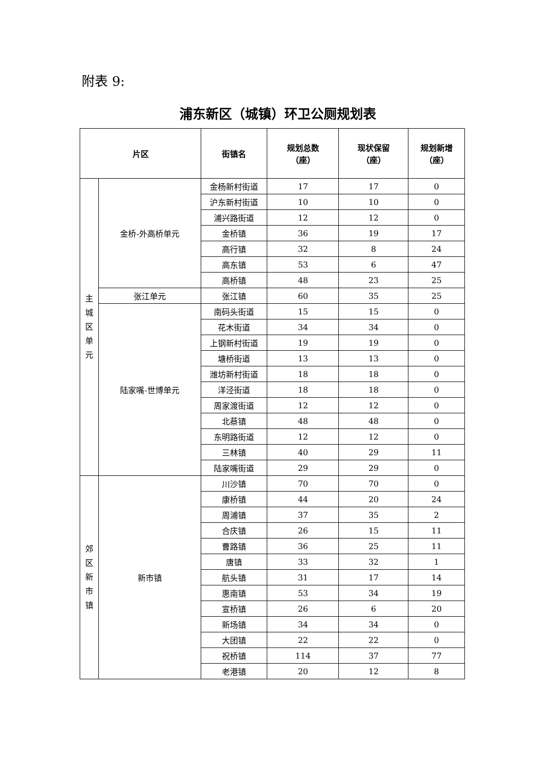附表 9:
浦东新区（城镇）环卫公厕规划表
| 片区 | | 街镇名 | 规划总数 （座） | 现状保留 （座） | 规划新增 （座） |
| --- | --- | --- | --- | --- | --- |
| 主 城 区 单 元 | 金桥-外高桥单元 | 金杨新村街道 | 17 | 17 | 0 |
| | | 沪东新村街道 | 10 | 10 | 0 |
| | | 浦兴路街道 | 12 | 12 | 0 |
| | | 金桥镇 | 36 | 19 | 17 |
| | | 高行镇 | 32 | 8 | 24 |
| | | 高东镇 | 53 | 6 | 47 |
| | | 高桥镇 | 48 | 23 | 25 |
| | 张江单元 | 张江镇 | 60 | 35 | 25 |
| | 陆家嘴-世博单元 | 南码头街道 | 15 | 15 | 0 |
| | | 花木街道 | 34 | 34 | 0 |
| | | 上钢新村街道 | 19 | 19 | 0 |
| | | 塘桥街道 | 13 | 13 | 0 |
| | | 潍坊新村街道 | 18 | 18 | 0 |
| | | 洋泾街道 | 18 | 18 | 0 |
| | | 周家渡街道 | 12 | 12 | 0 |
| | | 北蔡镇 | 48 | 48 | 0 |
| | | 东明路街道 | 12 | 12 | 0 |
| | | 三林镇 | 40 | 29 | 11 |
| | | 陆家嘴街道 | 29 | 29 | 0 |
| 郊 区 新 市 镇 | 新市镇 | 川沙镇 | 70 | 70 | 0 |
| | | 康桥镇 | 44 | 20 | 24 |
| | | 周浦镇 | 37 | 35 | 2 |
| | | 合庆镇 | 26 | 15 | 11 |
| | | 曹路镇 | 36 | 25 | 11 |
| | | 唐镇 | 33 | 32 | 1 |
| | | 航头镇 | 31 | 17 | 14 |
| | | 惠南镇 | 53 | 34 | 19 |
| | | 宣桥镇 | 26 | 6 | 20 |
| | | 新场镇 | 34 | 34 | 0 |
| | | 大团镇 | 22 | 22 | 0 |
| | | 祝桥镇 | 114 | 37 | 77 |
| | | 老港镇 | 20 | 12 | 8 |